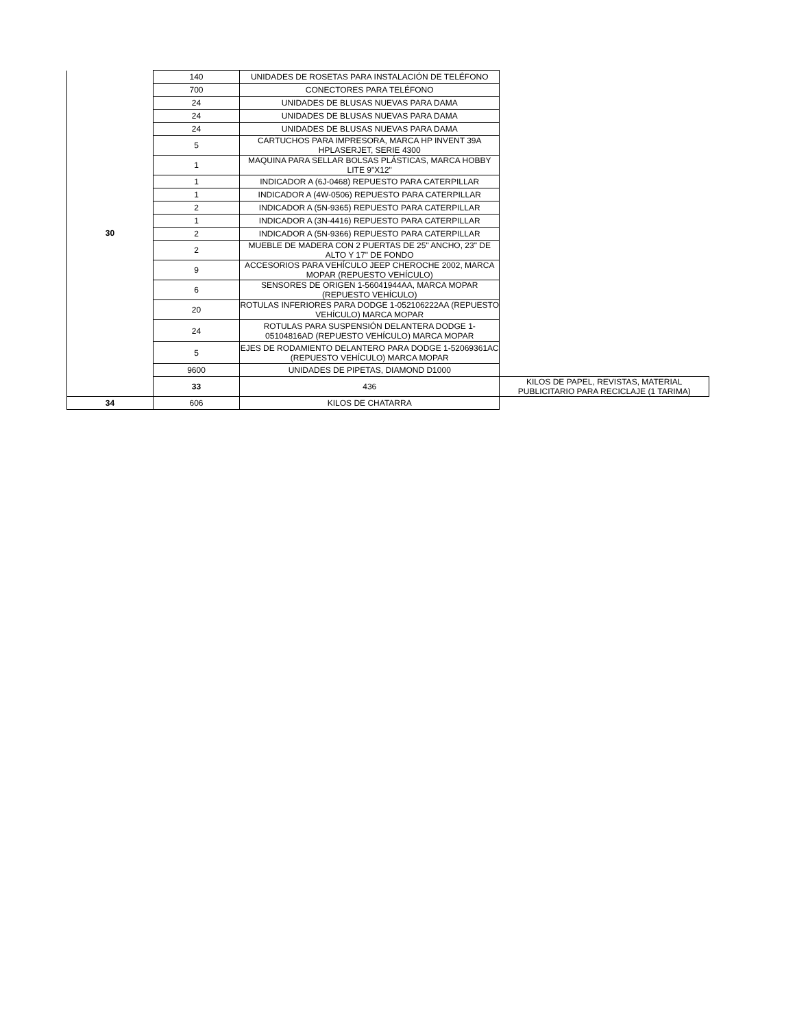| 30 | 140 | UNIDADES DE ROSETAS PARA INSTALACIÓN DE TELÉFONO | |
| | 700 | CONECTORES PARA TELÉFONO | |
| | 24 | UNIDADES DE BLUSAS NUEVAS PARA DAMA | |
| | 24 | UNIDADES DE BLUSAS NUEVAS PARA DAMA | |
| | 24 | UNIDADES DE BLUSAS NUEVAS PARA DAMA | |
| | 5 | CARTUCHOS PARA IMPRESORA, MARCA HP INVENT 39A HPLASERJET, SERIE 4300 | |
| | 1 | MAQUINA PARA SELLAR BOLSAS PLÁSTICAS, MARCA HOBBY LITE 9"X12" | |
| | 1 | INDICADOR A (6J-0468) REPUESTO PARA CATERPILLAR | |
| | 1 | INDICADOR A (4W-0506) REPUESTO PARA CATERPILLAR | |
| | 2 | INDICADOR A (5N-9365) REPUESTO PARA CATERPILLAR | |
| | 1 | INDICADOR A (3N-4416) REPUESTO PARA CATERPILLAR | |
| | 2 | INDICADOR A (5N-9366) REPUESTO PARA CATERPILLAR | |
| | 2 | MUEBLE DE MADERA CON 2 PUERTAS DE 25" ANCHO, 23" DE ALTO Y 17" DE FONDO | |
| | 9 | ACCESORIOS PARA VEHÍCULO JEEP CHEROCHE 2002, MARCA MOPAR (REPUESTO VEHÍCULO) | |
| | 6 | SENSORES DE ORIGEN 1-56041944AA, MARCA MOPAR (REPUESTO VEHÍCULO) | |
| | 20 | ROTULAS INFERIORES PARA DODGE 1-052106222AA (REPUESTO VEHÍCULO) MARCA MOPAR | |
| | 24 | ROTULAS PARA SUSPENSIÓN DELANTERA DODGE 1-05104816AD (REPUESTO VEHÍCULO) MARCA MOPAR | |
| | 5 | EJES DE RODAMIENTO DELANTERO PARA DODGE 1-52069361AC (REPUESTO VEHÍCULO) MARCA MOPAR | |
| | 9600 | UNIDADES DE PIPETAS, DIAMOND D1000 | |
| | 33 | 436 | KILOS DE PAPEL, REVISTAS, MATERIAL PUBLICITARIO PARA RECICLAJE (1 TARIMA) |
| 34 | 606 | KILOS DE CHATARRA | |